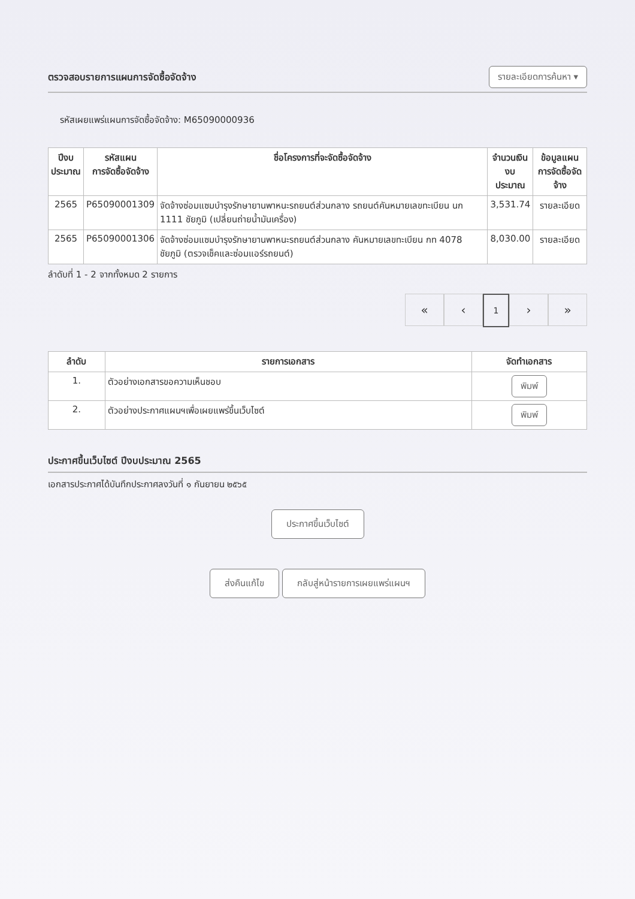ตรวจสอบรายการแผนการจัดซื้อจัดจ้าง
รายละเอียดการค้นหา ▾
รหัสเผยแพร่แผนการจัดซื้อจัดจ้าง: M65090000936
| ปีงบ ประมาณ | รหัสแผน การจัดซื้อจัดจ้าง | ชื่อโครงการที่จะจัดซื้อจัดจ้าง | จำนวนเงิน งบประมาณ | ข้อมูลแผน การจัดซื้อจัดจ้าง |
| --- | --- | --- | --- | --- |
| 2565 | P65090001309 | จัดจ้างซ่อมแซมบำรุงรักษายานพาหนะรถยนต์ส่วนกลาง รถยนต์คันหมายเลขทะเบียน นก 1111 ชัยภูมิ (เปลี่ยนถ่ายน้ำมันเครื่อง) | 3,531.74 | รายละเอียด |
| 2565 | P65090001306 | จัดจ้างซ่อมแซมบำรุงรักษายานพาหนะรถยนต์ส่วนกลาง คันหมายเลขทะเบียน กท 4078 ชัยภูมิ (ตรวจเช็คและซ่อมแอร์รถยนต์) | 8,030.00 | รายละเอียด |
ลำดับที่ 1 - 2 จากทั้งหมด 2 รายการ
« ‹ 1 › »
| ลำดับ | รายการเอกสาร | จัดทำเอกสาร |
| --- | --- | --- |
| 1. | ตัวอย่างเอกสารขอความเห็นชอบ | พิมพ์ |
| 2. | ตัวอย่างประกาศแผนฯเพื่อเผยแพร่ขึ้นเว็บไซต์ | พิมพ์ |
ประกาศขึ้นเว็บไซต์ ปีงบประมาณ 2565
เอกสารประกาศได้บันทึกประกาศลงวันที่ ๑ กันยายน ๒๕๖๕
ประกาศขึ้นเว็บไซต์
ส่งคืนแก้ไข กลับสู่หน้ารายการเผยแพร่แผนฯ